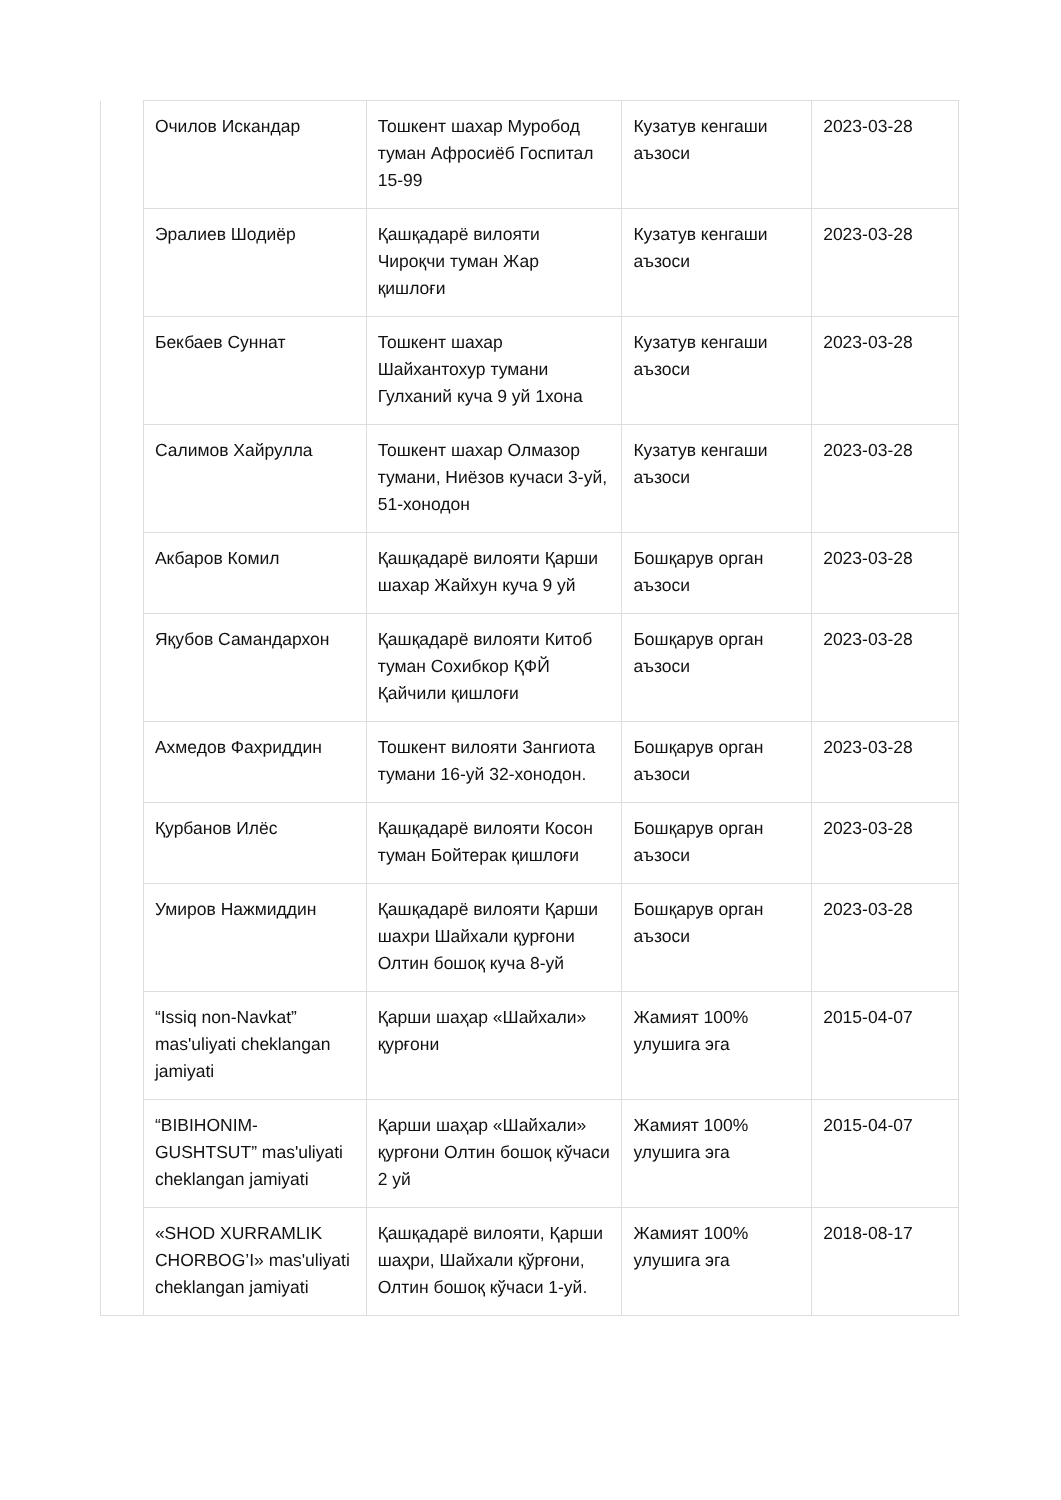| | Очилов Искандар | Тошкент шахар Муробод туман Афросиёб Госпитал 15-99 | Кузатув кенгаши аъзоси | 2023-03-28 |
| | Эралиев Шодиёр | Қашқадарё вилояти Чироқчи туман Жар қишлоғи | Кузатув кенгаши аъзоси | 2023-03-28 |
| | Бекбаев Суннат | Тошкент шахар Шайхантохур тумани Гулханий куча 9 уй 1хона | Кузатув кенгаши аъзоси | 2023-03-28 |
| | Салимов Хайрулла | Тошкент шахар Олмазор тумани, Ниёзов кучаси 3-уй, 51-хонодон | Кузатув кенгаши аъзоси | 2023-03-28 |
| | Акбаров Комил | Қашқадарё вилояти Қарши шахар Жайхун куча 9 уй | Бошқарув орган аъзоси | 2023-03-28 |
| | Яқубов Самандархон | Қашқадарё вилояти Китоб туман Сохибкор ҚФЙ Қайчили қишлоғи | Бошқарув орган аъзоси | 2023-03-28 |
| | Ахмедов Фахриддин | Тошкент вилояти Зангиота тумани 16-уй 32-хонодон. | Бошқарув орган аъзоси | 2023-03-28 |
| | Қурбанов Илёс | Қашқадарё вилояти Косон туман Бойтерак қишлоғи | Бошқарув орган аъзоси | 2023-03-28 |
| | Умиров Нажмиддин | Қашқадарё вилояти Қарши шахри Шайхали қурғони Олтин бошоқ куча 8-уй | Бошқарув орган аъзоси | 2023-03-28 |
| | “Issiq non-Navkat” mas'uliyati cheklangan jamiyati | Қарши шаҳар «Шайхали» қурғони | Жамият 100% улушига эга | 2015-04-07 |
| | “BIBIHONIM-GUSHTSUT” mas'uliyati cheklangan jamiyati | Қарши шаҳар «Шайхали» қурғони Олтин бошоқ кўчаси 2 уй | Жамият 100% улушига эга | 2015-04-07 |
| | «SHOD XURRAMLIK CHORBOG’I» mas'uliyati cheklangan jamiyati | Қашқадарё вилояти, Қарши шаҳри, Шайхали қўрғони, Олтин бошоқ кўчаси 1-уй. | Жамият 100% улушига эга | 2018-08-17 |